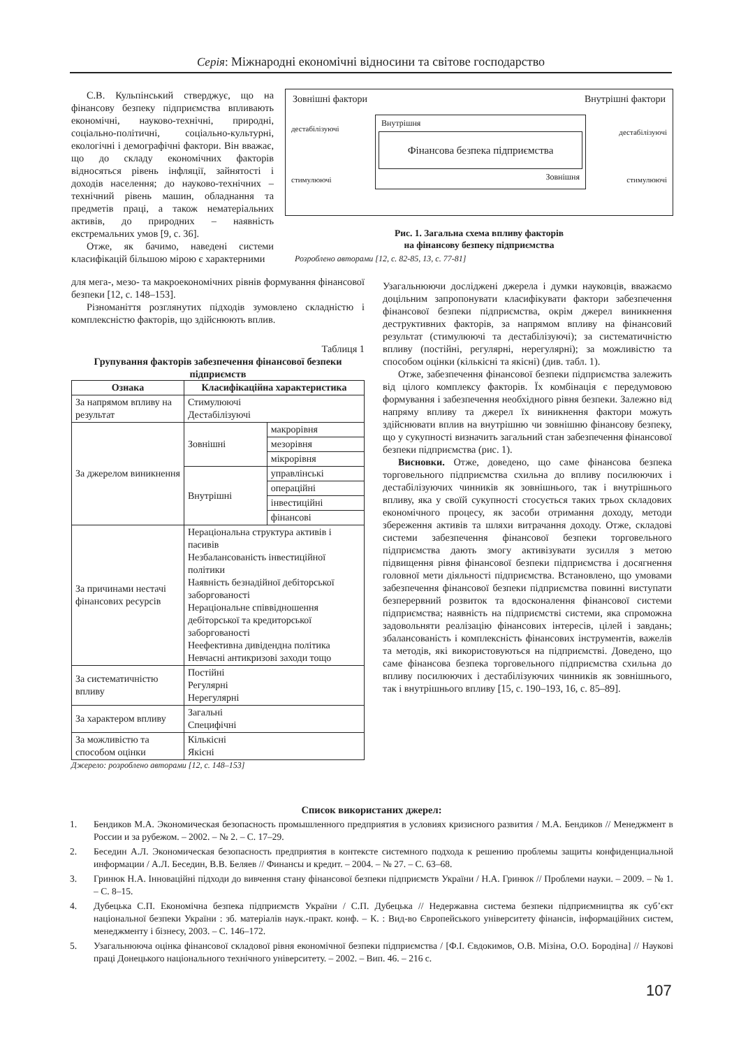Серія: Міжнародні економічні відносини та світове господарство
С.В. Кульпінський стверджує, що на фінансову безпеку підприємства впливають економічні, науково-технічні, природні, соціально-політичні, соціально-культурні, екологічні і демографічні фактори. Він вважає, що до складу економічних факторів відносяться рівень інфляції, зайнятості і доходів населення; до науково-технічних – технічний рівень машин, обладнання та предметів праці, а також нематеріальних активів, до природних – наявність екстремальних умов [9, с. 36].
Отже, як бачимо, наведені системи класифікацій більшою мірою є характерними
Зовнішні фактори Внутрішні фактори
дестабілізуючі
стимулюючі
Внутрішня
Фінансова безпека підприємства
Зовнішня
дестабілізуючі
стимулюючі
Рис. 1. Загальна схема впливу факторів
на фінансову безпеку підприємства
Розроблено авторами [12, с. 82-85, 13, с. 77-81]
для мега-, мезо- та макроекономічних рівнів формування фінансової безпеки [12, с. 148–153].
Різноманіття розглянутих підходів зумовлено складністю і комплексністю факторів, що здійснюють вплив.
Таблиця 1
Групування факторів забезпечення фінансової безпеки підприємств
| Ознака | Класифікаційна характеристика | |
| --- | --- | --- |
| За напрямом впливу на результат | Стимулюючі Дестабілізуючі | |
| За джерелом виникнення | Зовнішні | макрорівня |
| | | мезорівня |
| | | мікрорівня |
| | Внутрішні | управлінські |
| | | операційні |
| | | інвестиційні |
| | | фінансові |
| За причинами нестачі фінансових ресурсів | Нераціональна структура активів і пасивів Незбалансованість інвестиційної політики Наявність безнадійної дебіторської заборгованості Нераціональне співвідношення дебіторської та кредиторської заборгованості Неефективна дивідендна політика Невчасні антикризові заходи тощо | |
| За систематичністю впливу | Постійні Регулярні Нерегулярні | |
| За характером впливу | Загальні Специфічні | |
| За можливістю та способом оцінки | Кількісні Якісні | |
Джерело: розроблено авторами [12, с. 148–153]
Узагальнюючи досліджені джерела і думки науковців, вважаємо доцільним запропонувати класифікувати фактори забезпечення фінансової безпеки підприємства, окрім джерел виникнення деструктивних факторів, за напрямом впливу на фінансовий результат (стимулюючі та дестабілізуючі); за систематичністю впливу (постійні, регулярні, нерегулярні); за можливістю та способом оцінки (кількісні та якісні) (див. табл. 1).
Отже, забезпечення фінансової безпеки підприємства залежить від цілого комплексу факторів. Їх комбінація є передумовою формування і забезпечення необхідного рівня безпеки. Залежно від напряму впливу та джерел їх виникнення фактори можуть здійснювати вплив на внутрішню чи зовнішню фінансову безпеку, що у сукупності визначить загальний стан забезпечення фінансової безпеки підприємства (рис. 1).
Висновки. Отже, доведено, що саме фінансова безпека торговельного підприємства схильна до впливу посилюючих і дестабілізуючих чинників як зовнішнього, так і внутрішнього впливу, яка у своїй сукупності стосується таких трьох складових економічного процесу, як засоби отримання доходу, методи збереження активів та шляхи витрачання доходу. Отже, складові системи забезпечення фінансової безпеки торговельного підприємства дають змогу активізувати зусилля з метою підвищення рівня фінансової безпеки підприємства і досягнення головної мети діяльності підприємства. Встановлено, що умовами забезпечення фінансової безпеки підприємства повинні виступати безперервний розвиток та вдосконалення фінансової системи підприємства; наявність на підприємстві системи, яка спроможна задовольняти реалізацію фінансових інтересів, цілей і завдань; збалансованість і комплексність фінансових інструментів, важелів та методів, які використовуються на підприємстві. Доведено, що саме фінансова безпека торговельного підприємства схильна до впливу посилюючих і дестабілізуючих чинників як зовнішнього, так і внутрішнього впливу [15, с. 190–193, 16, с. 85–89].
Список використаних джерел:
1. Бендиков М.А. Экономическая безопасность промышленного предприятия в условиях кризисного развития / М.А. Бендиков // Менеджмент в России и за рубежом. – 2002. – № 2. – С. 17–29.
2. Беседин А.Л. Экономическая безопасность предприятия в контексте системного подхода к решению проблемы защиты конфиденциальной информации / А.Л. Беседин, В.В. Беляев // Финансы и кредит. – 2004. – № 27. – С. 63–68.
3. Гринюк Н.А. Інноваційні підходи до вивчення стану фінансової безпеки підприємств України / Н.А. Гринюк // Проблеми науки. – 2009. – № 1. – С. 8–15.
4. Дубецька С.П. Економічна безпека підприємств України / С.П. Дубецька // Недержавна система безпеки підприємництва як суб’єкт національної безпеки України : зб. матеріалів наук.-практ. конф. – К. : Вид-во Європейського університету фінансів, інформаційних систем, менеджменту і бізнесу, 2003. – С. 146–172.
5. Узагальнююча оцінка фінансової складової рівня економічної безпеки підприємства / [Ф.І. Євдокимов, О.В. Мізіна, О.О. Бородіна] // Наукові праці Донецького національного технічного університету. – 2002. – Вип. 46. – 216 с.
107